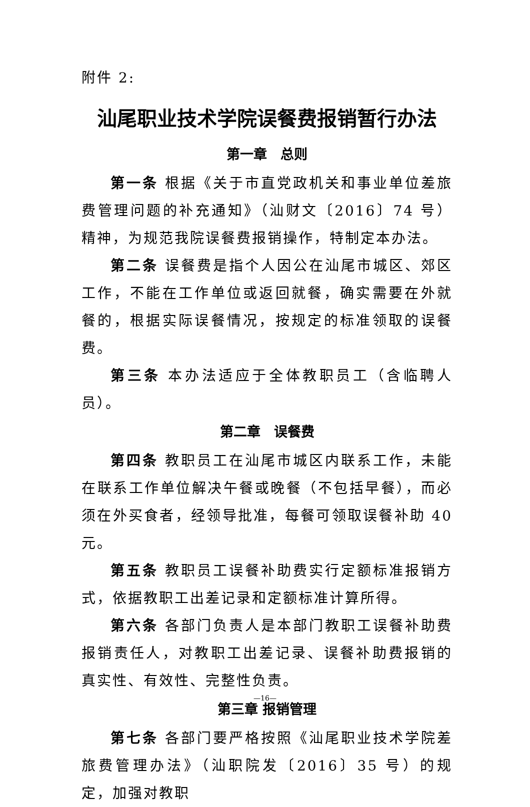附件 2:
汕尾职业技术学院误餐费报销暂行办法
第一章　总则
第一条 根据《关于市直党政机关和事业单位差旅费管理问题的补充通知》（汕财文〔2016〕74 号）精神，为规范我院误餐费报销操作，特制定本办法。
第二条 误餐费是指个人因公在汕尾市城区、郊区工作，不能在工作单位或返回就餐，确实需要在外就餐的，根据实际误餐情况，按规定的标准领取的误餐费。
第三条 本办法适应于全体教职员工（含临聘人员）。
第二章　误餐费
第四条 教职员工在汕尾市城区内联系工作，未能在联系工作单位解决午餐或晚餐（不包括早餐），而必须在外买食者，经领导批准，每餐可领取误餐补助 40 元。
第五条 教职员工误餐补助费实行定额标准报销方式，依据教职工出差记录和定额标准计算所得。
第六条 各部门负责人是本部门教职工误餐补助费报销责任人，对教职工出差记录、误餐补助费报销的真实性、有效性、完整性负责。
第三章 报销管理
第七条 各部门要严格按照《汕尾职业技术学院差旅费管理办法》（汕职院发〔2016〕35 号）的规定，加强对教职
—16—